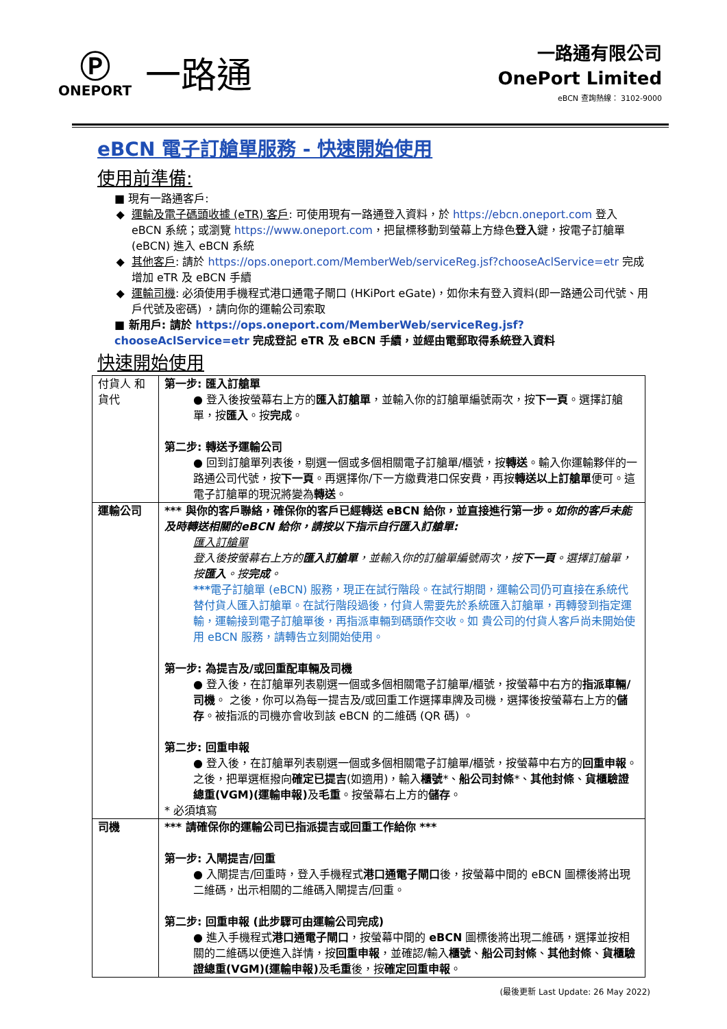Ⓟ
ONEPORT
一路通
一路通有限公司
OnePort Limited
eBCN 查詢熱線： 3102-9000
eBCN 電子訂艙單服務 - 快速開始使用
使用前準備:
■ 現有一路通客戶:
運輸及電子碼頭收據 (eTR) 客戶: 可使用現有一路通登入資料，於 https://ebcn.oneport.com 登入 eBCN 系統；或瀏覽 https://www.oneport.com，把鼠標移動到螢幕上方綠色登入鍵，按電子訂艙單 (eBCN) 進入 eBCN 系統
其他客戶: 請於 https://ops.oneport.com/MemberWeb/serviceReg.jsf?chooseAclService=etr 完成增加 eTR 及 eBCN 手續
運輸司機: 必須使用手機程式港口通電子閘口 (HKiPort eGate)，如你未有登入資料(即一路通公司代號、用戶代號及密碼) ，請向你的運輸公司索取
■ 新用戶: 請於 https://ops.oneport.com/MemberWeb/serviceReg.jsf?chooseAclService=etr 完成登記 eTR 及 eBCN 手續，並經由電郵取得系統登入資料
快速開始使用
| 付貨人 和 貨代 | 第一步: 匯入訂艙單 ● 登入後按螢幕右上方的 匯入訂艙單 ，並輸入你的訂艙單編號兩次，按 下一頁 。選擇訂艙單，按 匯入 。按 完成 。 第二步: 轉送予運輸公司 ● 回到訂艙單列表後，剔選一個或多個相關電子訂艙單/櫃號，按 轉送 。輸入你運輸夥伴的一路通公司代號，按 下一頁 。再選擇你/下一方繳費港口保安費，再按 轉送以上訂艙單 便可。這電子訂艙單的現況將變為 轉送 。 |
| 運輸公司 | *** 與你的客戶聯絡，確保你的客戶已經轉送 eBCN 給你，並直接進行第一步。 如你的客戶未能及時轉送相關的eBCN 給你，請按以下指示自行匯入訂艙單: 匯入訂艙單 登入後按螢幕右上方的 匯入訂艙單 ，並輸入你的訂艙單編號兩次，按 下一頁 。選擇訂艙單，按 匯入 。按 完成 。 *** 電子訂艙單 (eBCN) 服務，現正在試行階段。在試行期間，運輸公司仍可直接在系統代替付貨人匯入訂艙單。在試行階段過後，付貨人需要先於系統匯入訂艙單，再轉發到指定運輸，運輸接到電子訂艙單後，再指派車輛到碼頭作交收。如 貴公司的付貨人客戶尚未開始使用 eBCN 服務，請轉告立刻開始使用。 第一步: 為提吉及/或回重配車輛及司機 ● 登入後，在訂艙單列表剔選一個或多個相關電子訂艙單/櫃號，按螢幕中右方的 指派車輛/司機 。 之後，你可以為每一提吉及/或回重工作選擇車牌及司機，選擇後按螢幕右上方的 儲存 。被指派的司機亦會收到該 eBCN 的二維碼 (QR 碼) 。 第二步: 回重申報 ● 登入後，在訂艙單列表剔選一個或多個相關電子訂艙單/櫃號，按螢幕中右方的 回重申報 。 之後，把單選框撥向 確定已提吉 (如適用)，輸入 櫃號 *、 船公司封條 *、 其他封條 、 貨櫃驗證總重(VGM)(運輸申報) 及 毛重 。按螢幕右上方的 儲存 。 * 必須填寫 |
| 司機 | *** 請確保你的運輸公司已指派提吉或回重工作給你 *** 第一步: 入閘提吉/回重 ● 入閘提吉/回重時，登入手機程式 港口通電子閘口 後，按螢幕中間的 eBCN 圖標後將出現二維碼，出示相關的二維碼入閘提吉/回重。 第二步: 回重申報 (此步驟可由運輸公司完成) ● 進入手機程式 港口通電子閘口 ，按螢幕中間的 eBCN 圖標後將出現二維碼，選擇並按相關的二維碼以便進入詳情，按 回重申報 ，並確認/輸入 櫃號 、 船公司封條 、 其他封條 、 貨櫃驗證總重(VGM)(運輸申報) 及 毛重 後，按 確定回重申報 。 |
(最後更新 Last Update: 26 May 2022)